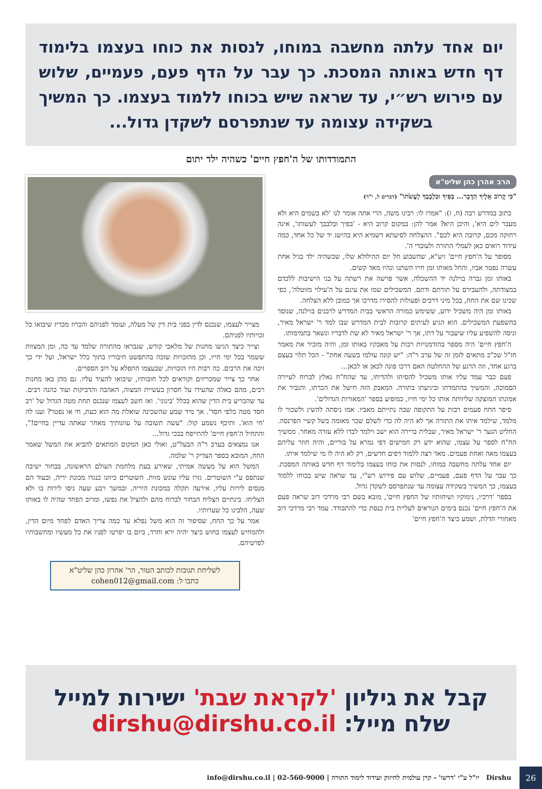יום אחד עלתה מחשבה במוחו, לנסות את כוחו בעצמו בלימוד דף חדש באותה המסכת. כך עבר על הדף פעם, פעמיים, שלוש עם פירוש רש״י, עד שראה שיש בכוחו ללמוד בעצמו. כך המשיך בשקידה עצומה עד שנתפרסם לשקדן גדול...
התמודדותו של ה'חפץ חיים' כשהיה ילד יתום
הרב אהרן כהן שליט"א
"כִּי קָרוֹב אֵלֶיךָ הַדָּבָר... בְּפִיךָ וּבִלְבָבְךָ לַעֲשֹׂתוֹ" (דברים ל, י"ד)
כתוב במדרש רבה (ח, ז): "אמרו לו: רבינו משה, הרי אתה אומר לנו 'לא בשמים היא ולא מעבר לים היא', והיכן היא? אמר להן: במקום קרוב היא - 'בפיך ובלבבך לעשותו', אינה רחוקה מכם, קרובה היא לכם". ההצלחה לסיעתא דשמיא היא בהישג יד של כל אחד, כמה עידוד רואים כאן לעמלי התורה ולעובדי ה'.
מסופר על ה'חפץ חיים' זיע"א, שהשבוע חל יום ההילולא שלו, שכשהיה ילד בגיל אחת עשרה נפטר אביו, והחל מאותו זמן חייו השתנו ונהיו מאד קשים.
באותו זמן גברה בוילנה יד ההשכלה, אשר פרשה את רשתה על בני הישיבות ללכדם במצודתה, ולהעבירם על תורתם ודתם. המשכילים שמו את עינם על ה'עילוי מזוטלה', כפי שכינו שם את החח, בכל מיני דרכים ופעולות להסירו מדרכו אך כמובן ללא הצלחה.
באותו זמן היה משכיל ידוע, ששימש כמורה הראשי בבית המדרש לרבנים בוילנה, שנוסד בהשפעת המשכילים. הוא הגיע לעיתים קרובות לבית המדרש שבו למד ר' ישראל מאיר, וניסה להשפיע עליו שיעבור על דתו, אך ר' ישראל מאיר לא שת לדבריו ונשאר בתמימותו.
ה'חפץ חיים' היה מספר בהזדמנויות רבות על מאבקיו באותו זמן, והיה מזכיר את מאמר חז"ל שכ"כ מתאים לזמן זה של ערב ר"ה: "יש קונה עולמו בשעה אחת" - הכל תלוי בעצם ברגע אחד, וזה הרגע של ההחלטה האם דרכו פונה לכאן או לכאן...
פעם כבר עמד עליו אותו משכיל להסיתו ולהדיחו, עד שהח"ח נאלץ לברוח לעיירה הסמוכה, והמשיך בהתמדתו וביגיעתו בתורה. המאבק הזה חישל את הכרתו, והגביר את אמונתו המוצקה שליוותה אותו כל ימי חייו, כמופיע בספר 'המאורות הגדולים'.
סיפר החח פעמים רבות על התקופה שבה נתייתם מאביו. אמו ניסתה להשיג ולשכור לו מלמד, שילמד איתו את התורה אך לא היה לה כדי לשלם שכר מאומה בשל קשיי הפרנסה. החליט הנער ר' ישראל מאיר, שבלית ברירה הוא ישב וילמד לבדו ללא עזרה מאחר. ממשיך הח"ח לספר על עצמו, שהוא ידע רק חמישים דפי גמרא על בוריים, והיה חוזר עליהם בעצמו מאה ואחת פעמים. מאד רצה ללמוד דפים חדשים, רק לא היה לו מי שילמד איתו.
יום אחד עלתה מחשבה במוחו, לנסות את כוחו בעצמו בלימוד דף חדש באותה המסכת. כך עבר על הדף פעם, פעמיים, שלוש עם פירוש רש"י, עד שראה שיש בכוחו ללמוד בעצמו, כך המשיך בשקידה עצומה עד שנתפרסם לשקדן גדול.
בספר 'דרכיו, נימוקיו ושיחותיו של החפץ חיים', מובא בשם רבי מרדכי דוב שראה פעם את ה'חפץ חיים' נכנס בימים הנוראים לעליית בית כנסת כדי להתבודד. עמד רבי מרדכי דוב מאחורי הדלת, ושמע כיצד ה'חפץ חיים'
מצייר לעצמו, שנכנס לדין בפני בית דין של מעלה, ועומד לפניהם והכרוז מכריז שיבואו כל זכויותיו לפניהם.
וצייר כיצד הגיעו מחנות של מלאכי קודש, שנבראו מהתורה שלמד עד כה, ומן המצוות ששמר בכל ימי חייו, וכן מהזכויות שזכה בהתפשט חיבוריו בתוך כלל ישראל, ועל ידי כך זיכה את הרבים. כה רבות היו הזכויות, שבעצמו התפלא על רוב הספרים.
אחר כך צייר שמכריזים וקוראים לכל חובותיו, שיבואו להעיד עליו. גם מהן באו מחנות רבים, מהם כאלה שהעידו על חסרון בעשיית המצוה, האהבה והדביקות ועוד כהנה רבים. עד שהכריע בית הדין שהוא בכלל 'בינוני'. ואז חשב לעצמו שנכנס תחת מטה הגדול של 'רב חסד מטה כלפי חסד'. אך מיד שמע שהשכינה שואלת מה הוא כעת, חי או נפטר? וענו לה 'חי הוא'. ותיכף נשמע קול: "עשה תשובה על עוונותיך מאחר שאתה עדיין בחיים!", והתחיל ה'חפץ חיים' להתייפח בבכי גדול...
אנו נמצאים בערב ר"ה הבעל"ט, ואולי כאן המקום המתאים להביא את המשל שאמר החח, המובא בספר הצדיק ר' שלמה.
המשל הוא על מעשה אמיתי, שאירע בעת מלחמת העולם הראשונה, בבחור ישיבה שנתפס ע"י השוטרים. גזרו עליו עונש מוות. השוטרים כיוונו כנגדו מכונת יריה, ובעוד הם מנסים לירות עליו, אירעה תקלה במכונת היריה, ובמשך רבע שעה ניסו לירות בו ולא הצליחו. בינתיים הצליח הבחור לברוח מהם ולהציל את נפשו, ומרוב הפחד שהיה לו באותו שעה, הלבינו כל שערותיו.
אמר על כך החח, שסיפור זה הוא משל נפלא עד כמה צריך האדם לפחד מיום הדין, ולהמחיש לעצמו בחוש כיצד יהיה ירא וחרד, ביום בו יפרטו לפניו את כל מעשיו ומחשבותיו לפרטיהם.
לשליחת תגובות לכותב הטור, הר' אהרון כהן שליט"א
כתבו ל: cohen012@gmail.com
קבל את גיליון 'לקראת שבת' ישירות למייל
שלח מייל: dirshu@dirshu.co.il
Dirshu יו"ל ע"י 'דרשו' - קרן עולמית לחיזוק ועידוד לימוד התורה | 02-560-9000 | info@dirshu.co.il
26